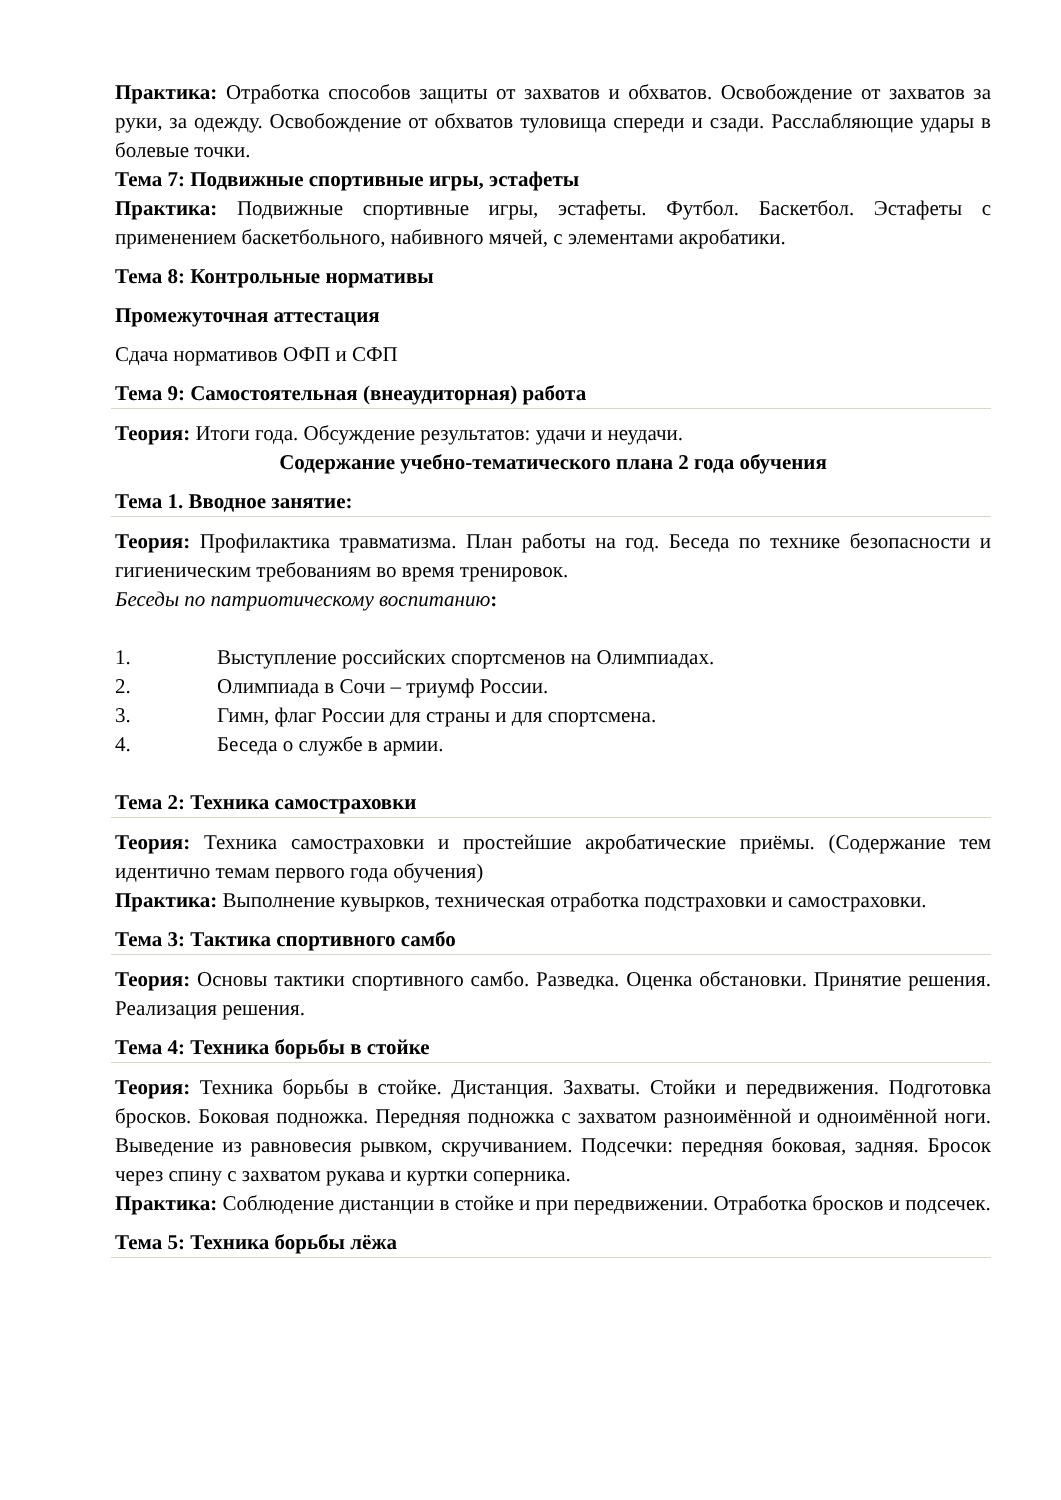Практика: Отработка способов защиты от захватов и обхватов. Освобождение от захватов за руки, за одежду. Освобождение от обхватов туловища спереди и сзади. Расслабляющие удары в болевые точки.
Тема 7: Подвижные спортивные игры, эстафеты
Практика: Подвижные спортивные игры, эстафеты. Футбол. Баскетбол. Эстафеты с применением баскетбольного, набивного мячей, с элементами акробатики.
Тема 8: Контрольные нормативы
Промежуточная аттестация
Сдача нормативов ОФП и СФП
Тема 9: Самостоятельная (внеаудиторная) работа
Теория: Итоги года. Обсуждение результатов: удачи и неудачи.
Содержание учебно-тематического плана 2 года обучения
Тема 1. Вводное занятие:
Теория: Профилактика травматизма. План работы на год. Беседа по технике безопасности и гигиеническим требованиям во время тренировок.
Беседы по патриотическому воспитанию:
1. Выступление российских спортсменов на Олимпиадах.
2. Олимпиада в Сочи – триумф России.
3. Гимн, флаг России для страны и для спортсмена.
4. Беседа о службе в армии.
Тема 2: Техника самостраховки
Теория: Техника самостраховки и простейшие акробатические приёмы. (Содержание тем идентично темам первого года обучения)
Практика: Выполнение кувырков, техническая отработка подстраховки и самостраховки.
Тема 3: Тактика спортивного самбо
Теория: Основы тактики спортивного самбо. Разведка. Оценка обстановки. Принятие решения. Реализация решения.
Тема 4: Техника борьбы в стойке
Теория: Техника борьбы в стойке. Дистанция. Захваты. Стойки и передвижения. Подготовка бросков. Боковая подножка. Передняя подножка с захватом разноимённой и одноимённой ноги. Выведение из равновесия рывком, скручиванием. Подсечки: передняя боковая, задняя. Бросок через спину с захватом рукава и куртки соперника.
Практика: Соблюдение дистанции в стойке и при передвижении. Отработка бросков и подсечек.
Тема 5: Техника борьбы лёжа